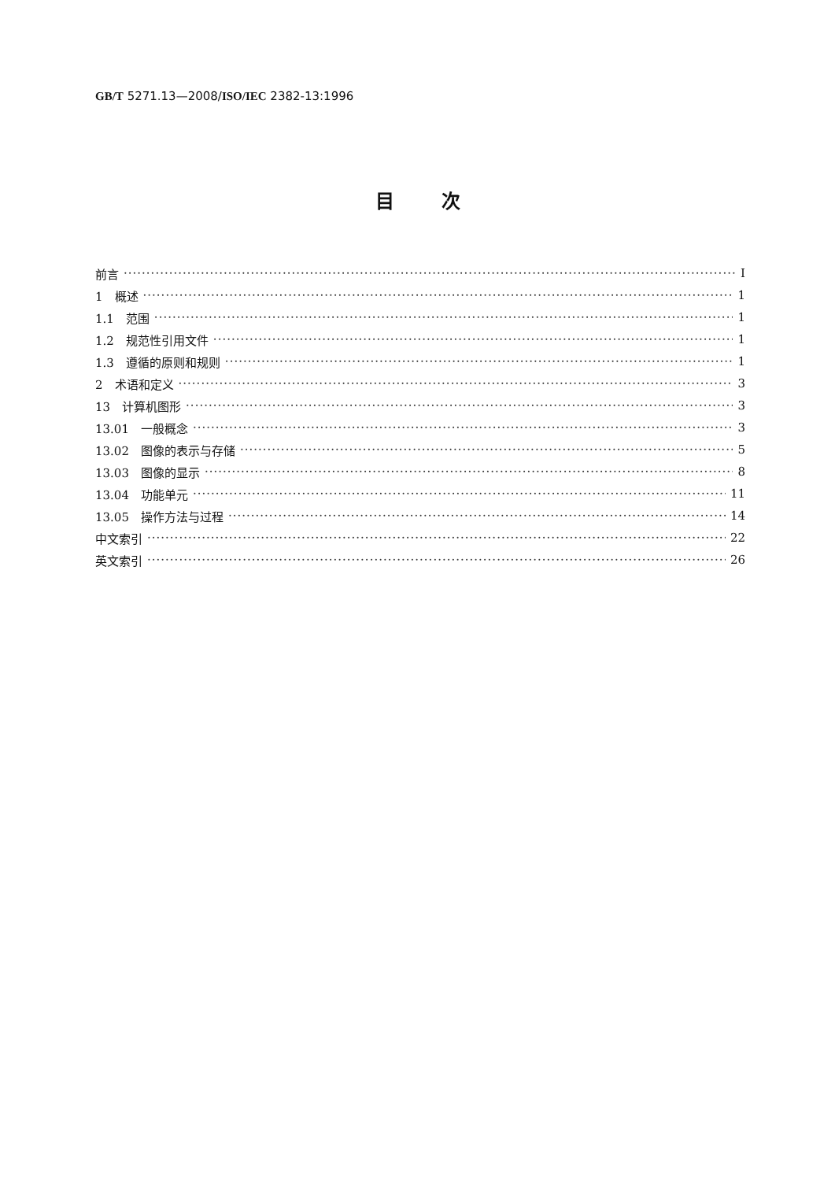GB/T 5271.13—2008/ISO/IEC 2382-13:1996
目次
前言 Ⅰ
1　概述 1
1.1　范围 1
1.2　规范性引用文件 1
1.3　遵循的原则和规则 1
2　术语和定义 3
13　计算机图形 3
13.01　一般概念 3
13.02　图像的表示与存储 5
13.03　图像的显示 8
13.04　功能单元 11
13.05　操作方法与过程 14
中文索引 22
英文索引 26